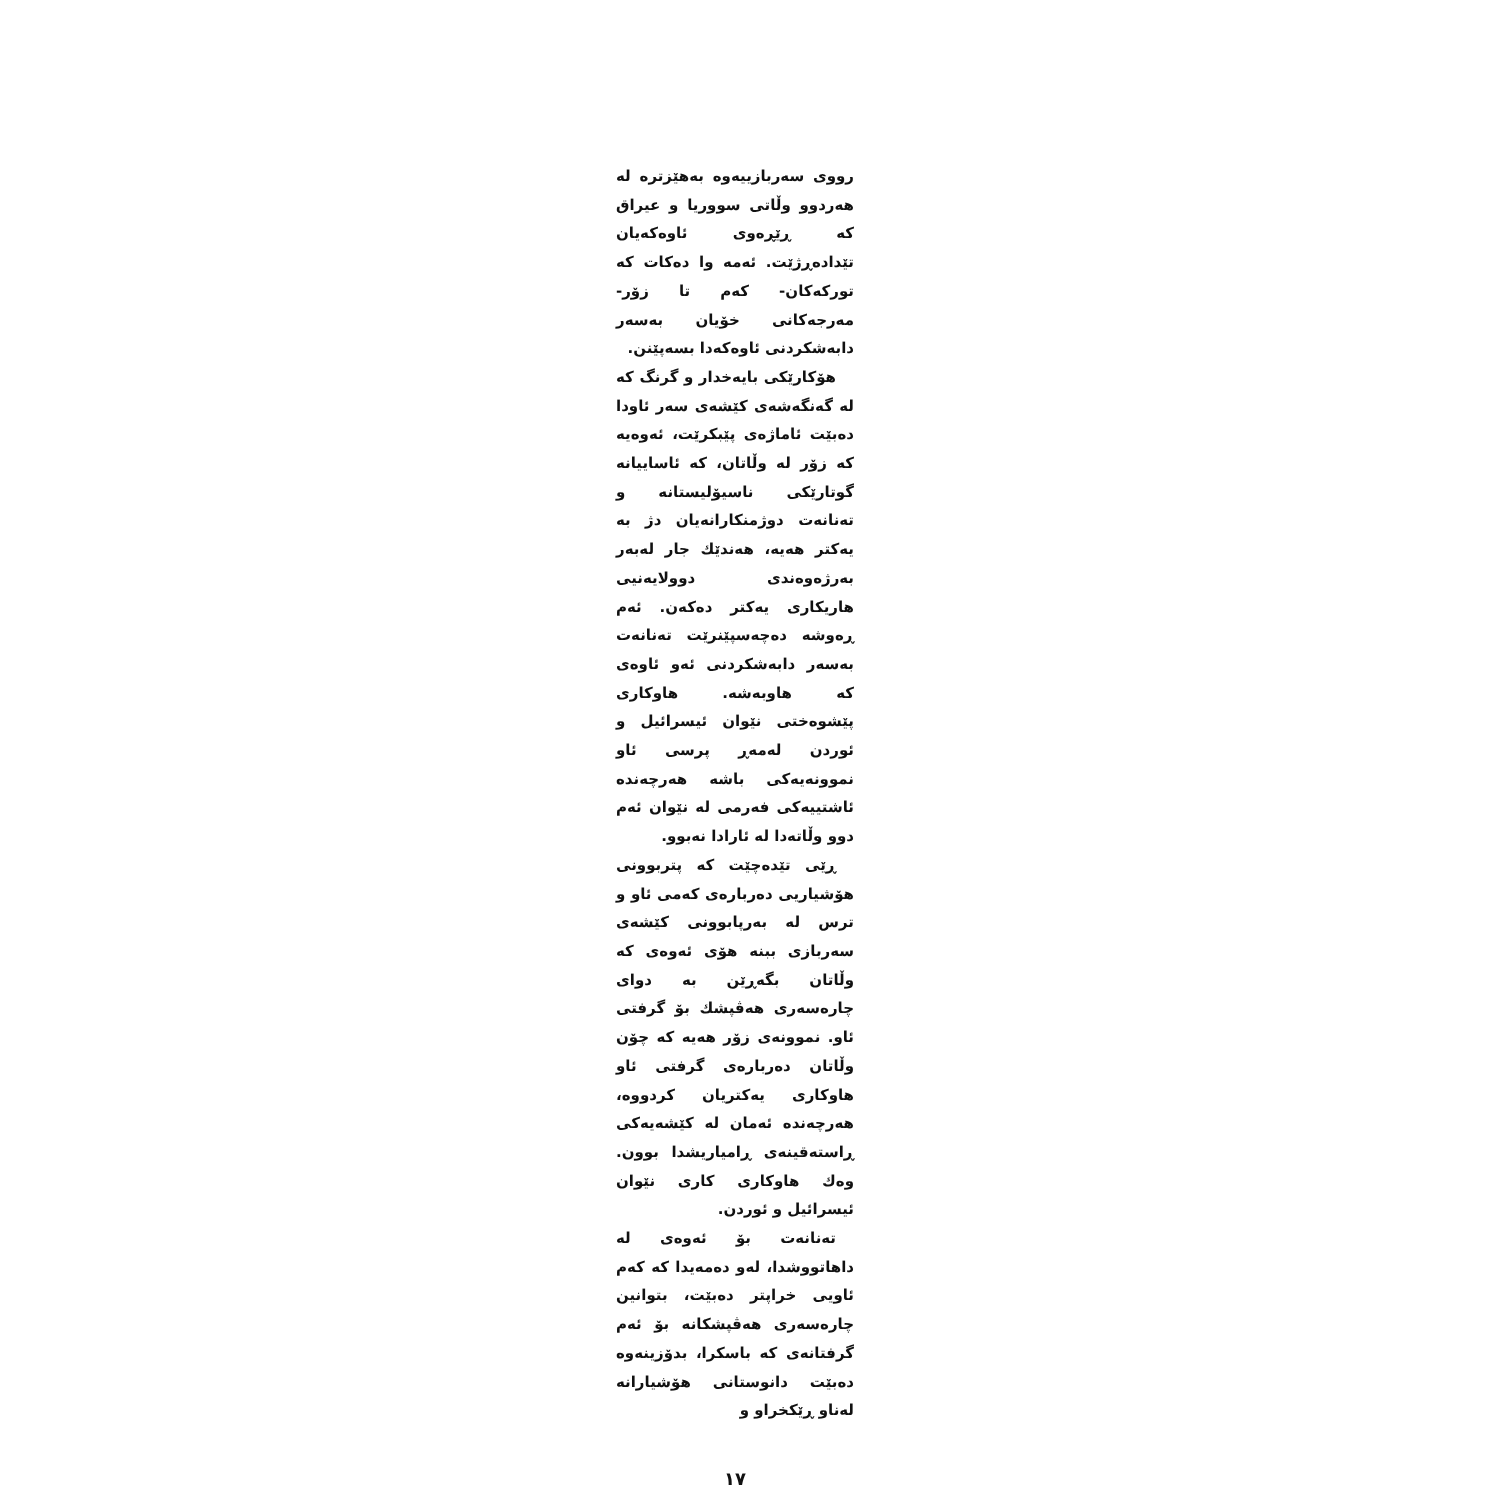رووی سەربازییەوە بەهێزترە لە هەردوو وڵاتی سووریا و عیراق کە ڕێڕەوی ئاوەکەیان تێدادەڕژێت. ئەمە وا دەکات کە تورکەکان- کەم تا زۆر- مەرجەکانی خۆیان بەسەر دابەشکردنی ئاوەکەدا بسەپێنن.
هۆکارێکی بایەخدار و گرنگ کە لە گەنگەشەی کێشەی سەر ئاودا دەبێت ئاماژەی پێبکرێت، ئەوەیە کە زۆر لە وڵاتان، کە ئاساییانە گوتارێکی ناسیۆلیستانە و تەنانەت دوژمنکارانەیان دژ بە یەکتر هەیە، هەندێك جار لەبەر بەرژەوەندی دوولایەنیی هاریکاری یەکتر دەکەن. ئەم ڕەوشە دەچەسپێنرێت تەنانەت بەسەر دابەشکردنی ئەو ئاوەی کە هاوبەشە. هاوکاری پێشوەختی نێوان ئیسرائیل و ئوردن لەمەڕ پرسی ئاو نموونەیەکی باشە هەرچەندە ئاشتییەکی فەرمی لە نێوان ئەم دوو وڵاتەدا لە ئارادا نەبوو.
ڕێی تێدەچێت کە پتربوونی هۆشیاریی دەربارەی کەمی ئاو و ترس لە بەرپابوونی کێشەی سەربازی ببنە هۆی ئەوەی کە وڵاتان بگەڕێن بە دوای چارەسەری هەڤپشك بۆ گرفتی ئاو. نموونەی زۆر هەیە کە چۆن وڵاتان دەربارەی گرفتی ئاو هاوکاری یەکتریان کردووە، هەرچەندە ئەمان لە کێشەیەکی ڕاستەقینەی ڕامیاریشدا بوون. وەك هاوکاری کاری نێوان ئیسرائیل و ئوردن.
تەنانەت بۆ ئەوەی لە داهاتووشدا، لەو دەمەیدا کە کەم ئاویی خراپتر دەبێت، بتوانین چارەسەری هەڤپشکانە بۆ ئەم گرفتانەی کە باسکرا، بدۆزینەوە دەبێت دانوستانی هۆشیارانە لەناو ڕێکخراو و
١٧